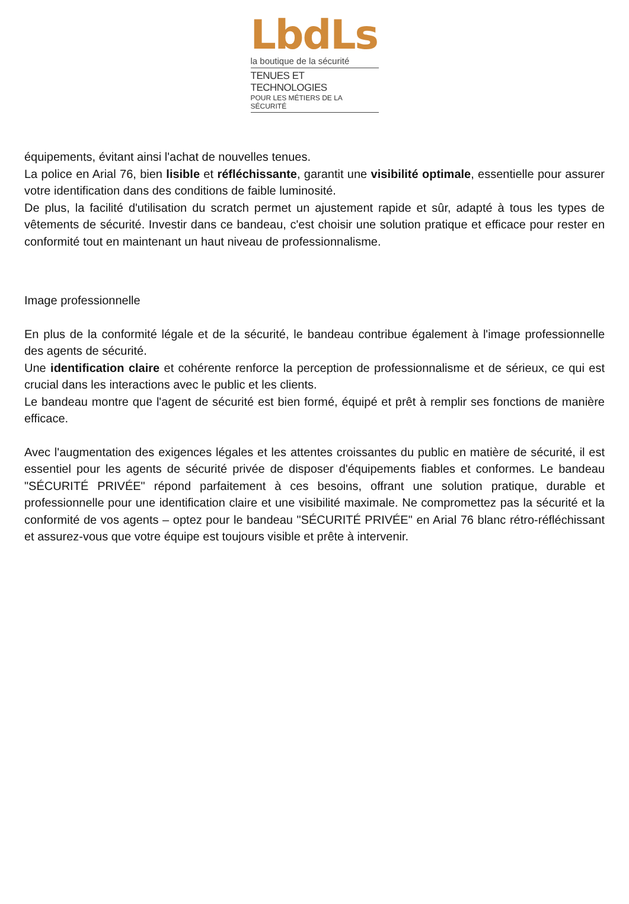LbdLs
la boutique de la sécurité
TENUES ET TECHNOLOGIES
POUR LES MÉTIERS DE LA SÉCURITÉ
équipements, évitant ainsi l'achat de nouvelles tenues.
La police en Arial 76, bien lisible et réfléchissante, garantit une visibilité optimale, essentielle pour assurer votre identification dans des conditions de faible luminosité.
De plus, la facilité d'utilisation du scratch permet un ajustement rapide et sûr, adapté à tous les types de vêtements de sécurité. Investir dans ce bandeau, c'est choisir une solution pratique et efficace pour rester en conformité tout en maintenant un haut niveau de professionnalisme.
Image professionnelle
En plus de la conformité légale et de la sécurité, le bandeau contribue également à l'image professionnelle des agents de sécurité.
Une identification claire et cohérente renforce la perception de professionnalisme et de sérieux, ce qui est crucial dans les interactions avec le public et les clients.
Le bandeau montre que l'agent de sécurité est bien formé, équipé et prêt à remplir ses fonctions de manière efficace.
Avec l'augmentation des exigences légales et les attentes croissantes du public en matière de sécurité, il est essentiel pour les agents de sécurité privée de disposer d'équipements fiables et conformes. Le bandeau "SÉCURITÉ PRIVÉE" répond parfaitement à ces besoins, offrant une solution pratique, durable et professionnelle pour une identification claire et une visibilité maximale. Ne compromettez pas la sécurité et la conformité de vos agents – optez pour le bandeau "SÉCURITÉ PRIVÉE" en Arial 76 blanc rétro-réfléchissant et assurez-vous que votre équipe est toujours visible et prête à intervenir.